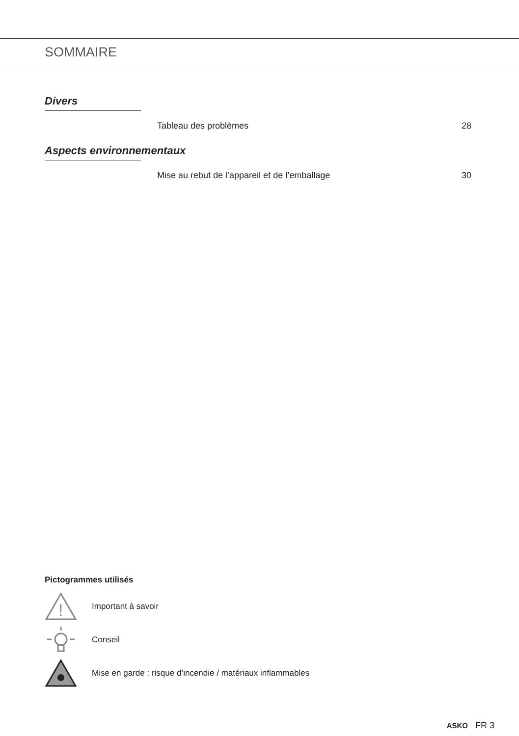SOMMAIRE
Divers
Tableau des problèmes 28
Aspects environnementaux
Mise au rebut de l’appareil et de l’emballage 30
Pictogrammes utilisés
!
Important à savoir
Conseil
Mise en garde : risque d’incendie / matériaux inflammables
ASKO FR 3